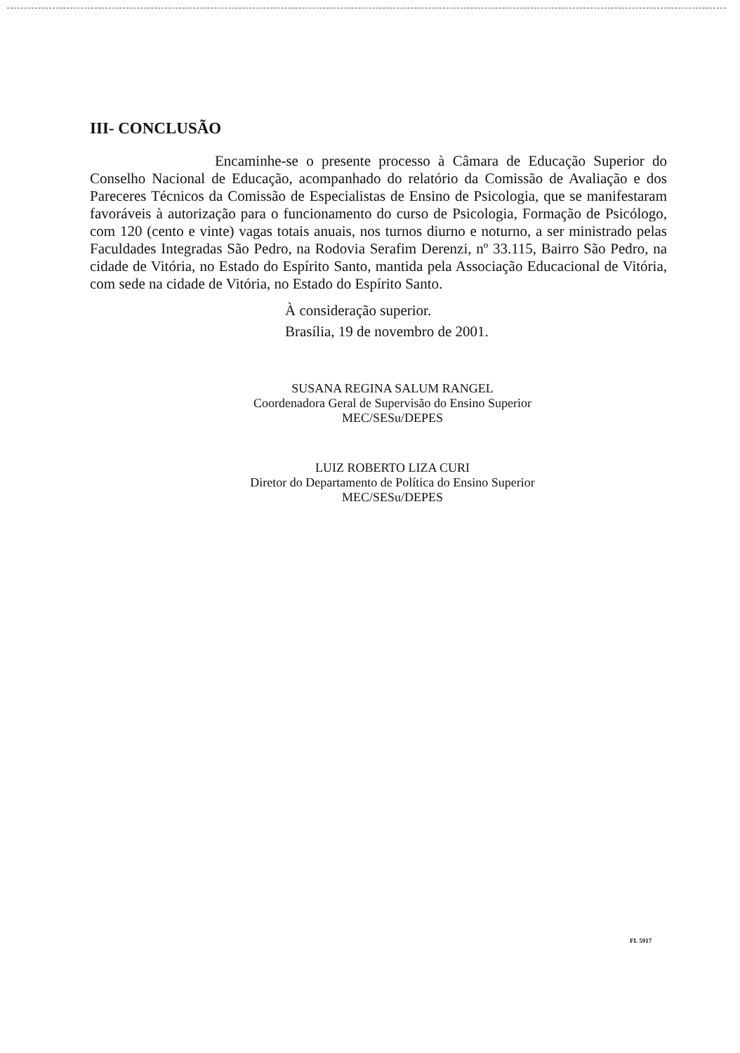III- CONCLUSÃO
Encaminhe-se o presente processo à Câmara de Educação Superior do Conselho Nacional de Educação, acompanhado do relatório da Comissão de Avaliação e dos Pareceres Técnicos da Comissão de Especialistas de Ensino de Psicologia, que se manifestaram favoráveis à autorização para o funcionamento do curso de Psicologia, Formação de Psicólogo, com 120 (cento e vinte) vagas totais anuais, nos turnos diurno e noturno, a ser ministrado pelas Faculdades Integradas São Pedro, na Rodovia Serafim Derenzi, nº 33.115, Bairro São Pedro, na cidade de Vitória, no Estado do Espírito Santo, mantida pela Associação Educacional de Vitória, com sede na cidade de Vitória, no Estado do Espírito Santo.
À consideração superior.
Brasília, 19 de novembro de 2001.
SUSANA REGINA SALUM RANGEL
Coordenadora Geral de Supervisão do Ensino Superior
MEC/SESu/DEPES
LUIZ ROBERTO LIZA CURI
Diretor do Departamento de Política do Ensino Superior
MEC/SESu/DEPES
FL 5917